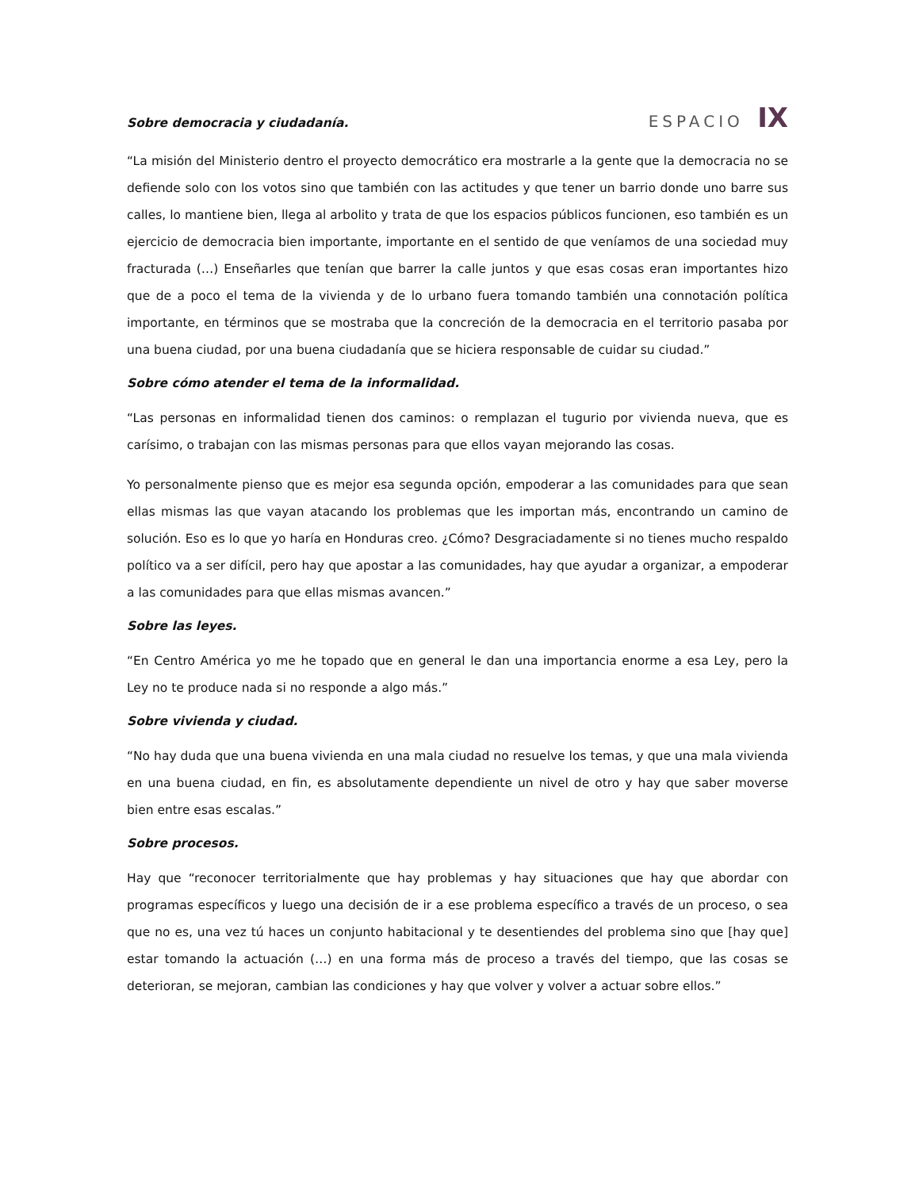Sobre democracia y ciudadanía.
ESPACIO IX
“La misión del Ministerio dentro el proyecto democrático era mostrarle a la gente que la democracia no se defiende solo con los votos sino que también con las actitudes y que tener un barrio donde uno barre sus calles, lo mantiene bien, llega al arbolito y trata de que los espacios públicos funcionen, eso también es un ejercicio de democracia bien importante, importante en el sentido de que veníamos de una sociedad muy fracturada (…) Enseñarles que tenían que barrer la calle juntos y que esas cosas eran importantes hizo que de a poco el tema de la vivienda y de lo urbano fuera tomando también una connotación política importante, en términos que se mostraba que la concreción de la democracia en el territorio pasaba por una buena ciudad, por una buena ciudadanía que se hiciera responsable de cuidar su ciudad.”
Sobre cómo atender el tema de la informalidad.
“Las personas en informalidad tienen dos caminos: o remplazan el tugurio por vivienda nueva, que es carísimo, o trabajan con las mismas personas para que ellos vayan mejorando las cosas.
Yo personalmente pienso que es mejor esa segunda opción, empoderar a las comunidades para que sean ellas mismas las que vayan atacando los problemas que les importan más, encontrando un camino de solución. Eso es lo que yo haría en Honduras creo. ¿Cómo? Desgraciadamente si no tienes mucho respaldo político va a ser difícil, pero hay que apostar a las comunidades, hay que ayudar a organizar, a empoderar a las comunidades para que ellas mismas avancen.”
Sobre las leyes.
“En Centro América yo me he topado que en general le dan una importancia enorme a esa Ley, pero la Ley no te produce nada si no responde a algo más.”
Sobre vivienda y ciudad.
“No hay duda que una buena vivienda en una mala ciudad no resuelve los temas, y que una mala vivienda en una buena ciudad, en fin, es absolutamente dependiente un nivel de otro y hay que saber moverse bien entre esas escalas.”
Sobre procesos.
Hay que “reconocer territorialmente que hay problemas y hay situaciones que hay que abordar con programas específicos y luego una decisión de ir a ese problema específico a través de un proceso, o sea que no es, una vez tú haces un conjunto habitacional y te desentiendes del problema sino que [hay que] estar tomando la actuación (…) en una forma más de proceso a través del tiempo, que las cosas se deterioran, se mejoran, cambian las condiciones y hay que volver y volver a actuar sobre ellos.”